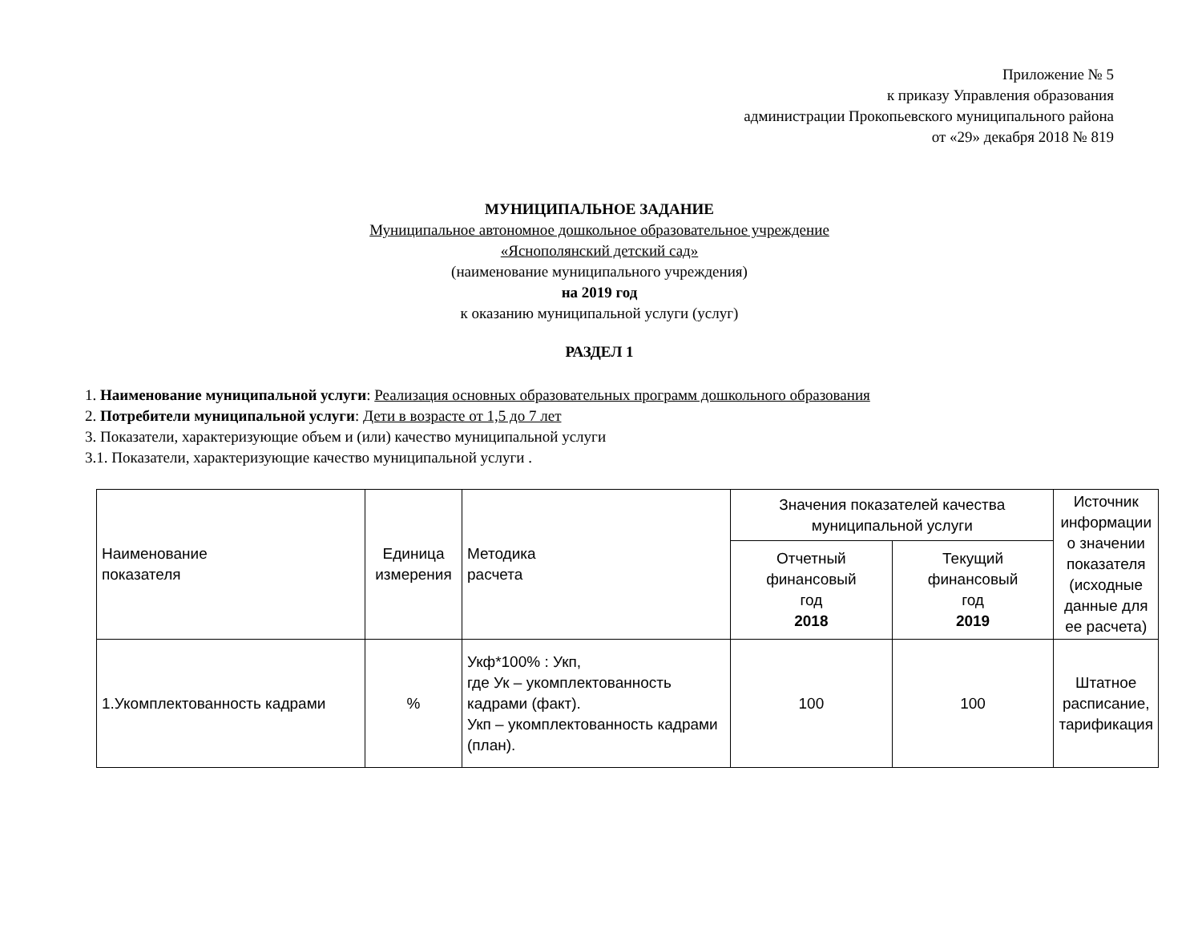Приложение № 5
к приказу Управления образования
администрации Прокопьевского муниципального района
от «29» декабря 2018 № 819
МУНИЦИПАЛЬНОЕ ЗАДАНИЕ
Муниципальное автономное дошкольное образовательное учреждение
«Яснополянский детский сад»
(наименование муниципального учреждения)
на 2019 год
к оказанию муниципальной услуги (услуг)
РАЗДЕЛ 1
1. Наименование муниципальной услуги: Реализация основных образовательных программ дошкольного образования
2. Потребители муниципальной услуги: Дети в возрасте от 1,5 до 7 лет
3. Показатели, характеризующие объем и (или) качество муниципальной услуги
3.1. Показатели, характеризующие качество муниципальной услуги .
| Наименование показателя | Единица измерения | Методика расчета | Значения показателей качества муниципальной услуги | | Источник информации о значении показателя (исходные данные для ее расчета) |
| --- | --- | --- | --- | --- | --- |
| | | | Отчетный финансовый год 2018 | Текущий финансовый год 2019 | |
| 1.Укомплектованность кадрами | % | Укф*100% : Укп, где Ук – укомплектованность кадрами (факт). Укп – укомплектованность кадрами (план). | 100 | 100 | Штатное расписание, тарификация |